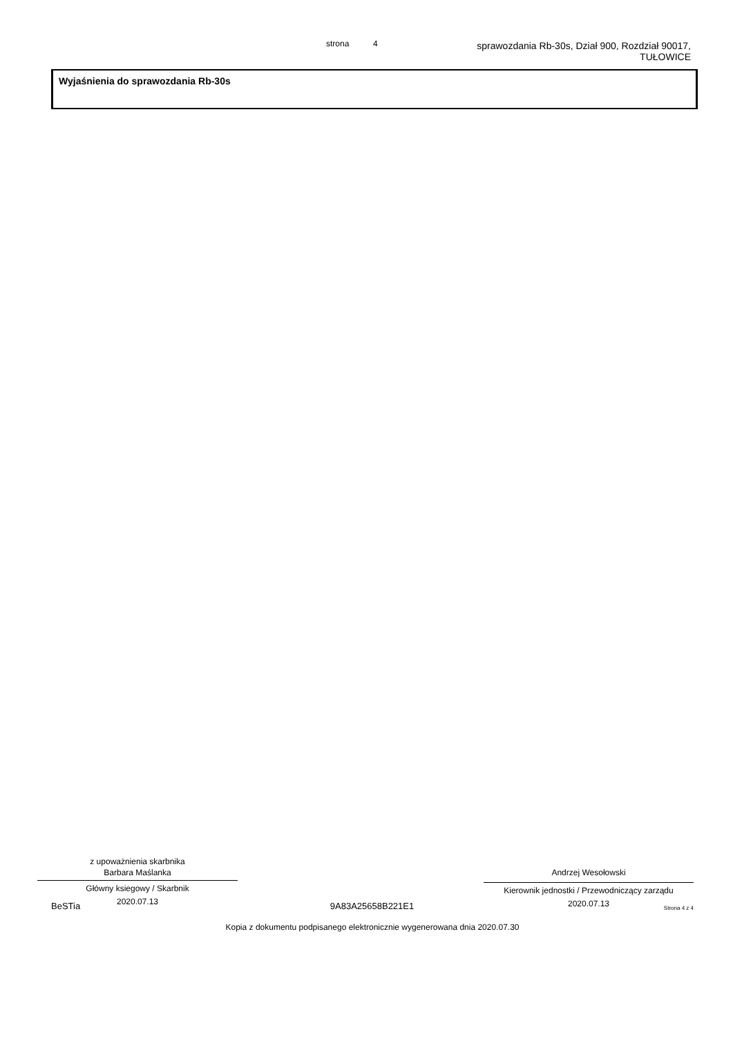strona 4
sprawozdania Rb-30s, Dział 900, Rozdział 90017,
TUŁOWICE
Wyjaśnienia do sprawozdania Rb-30s
z upoważnienia skarbnika
Barbara Maślanka
Główny ksiegowy / Skarbnik
2020.07.13
Andrzej Wesołowski
Kierownik jednostki / Przewodniczący zarządu
2020.07.13
BeSTia 9A83A25658B221E1 Strona 4 z 4
Kopia z dokumentu podpisanego elektronicznie wygenerowana dnia 2020.07.30